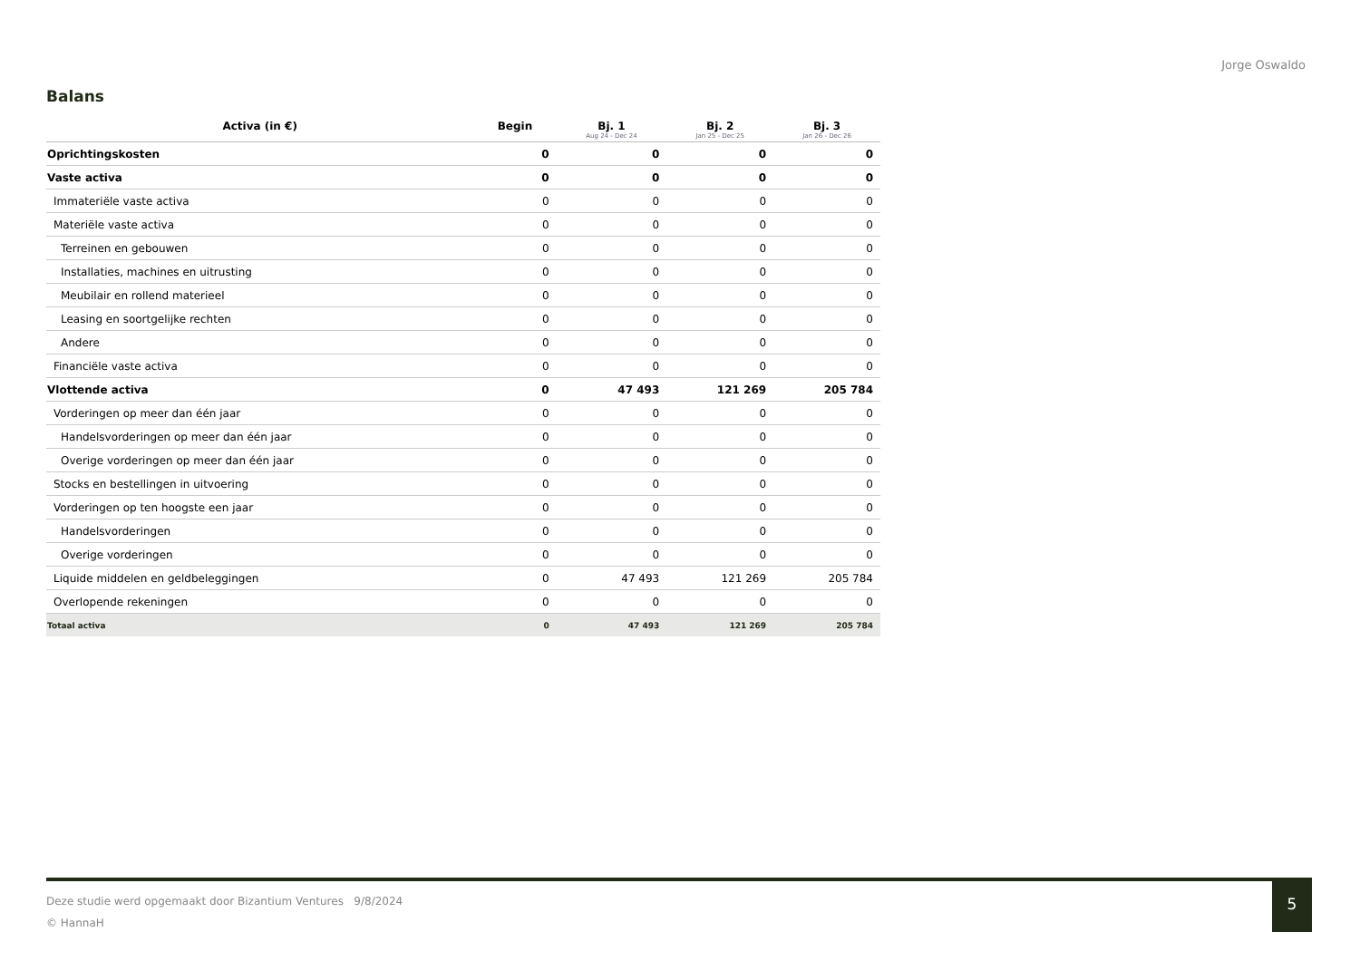Jorge Oswaldo
Balans
| Activa (in €) | Begin | Bj. 1 Aug 24 - Dec 24 | Bj. 2 Jan 25 - Dec 25 | Bj. 3 Jan 26 - Dec 26 |
| --- | --- | --- | --- | --- |
| Oprichtingskosten | 0 | 0 | 0 | 0 |
| Vaste activa | 0 | 0 | 0 | 0 |
| Immateriële vaste activa | 0 | 0 | 0 | 0 |
| Materiële vaste activa | 0 | 0 | 0 | 0 |
| Terreinen en gebouwen | 0 | 0 | 0 | 0 |
| Installaties, machines en uitrusting | 0 | 0 | 0 | 0 |
| Meubilair en rollend materieel | 0 | 0 | 0 | 0 |
| Leasing en soortgelijke rechten | 0 | 0 | 0 | 0 |
| Andere | 0 | 0 | 0 | 0 |
| Financiële vaste activa | 0 | 0 | 0 | 0 |
| Vlottende activa | 0 | 47 493 | 121 269 | 205 784 |
| Vorderingen op meer dan één jaar | 0 | 0 | 0 | 0 |
| Handelsvorderingen op meer dan één jaar | 0 | 0 | 0 | 0 |
| Overige vorderingen op meer dan één jaar | 0 | 0 | 0 | 0 |
| Stocks en bestellingen in uitvoering | 0 | 0 | 0 | 0 |
| Vorderingen op ten hoogste een jaar | 0 | 0 | 0 | 0 |
| Handelsvorderingen | 0 | 0 | 0 | 0 |
| Overige vorderingen | 0 | 0 | 0 | 0 |
| Liquide middelen en geldbeleggingen | 0 | 47 493 | 121 269 | 205 784 |
| Overlopende rekeningen | 0 | 0 | 0 | 0 |
| Totaal activa | 0 | 47 493 | 121 269 | 205 784 |
Deze studie werd opgemaakt door Bizantium Ventures 9/8/2024
© HannaH
5